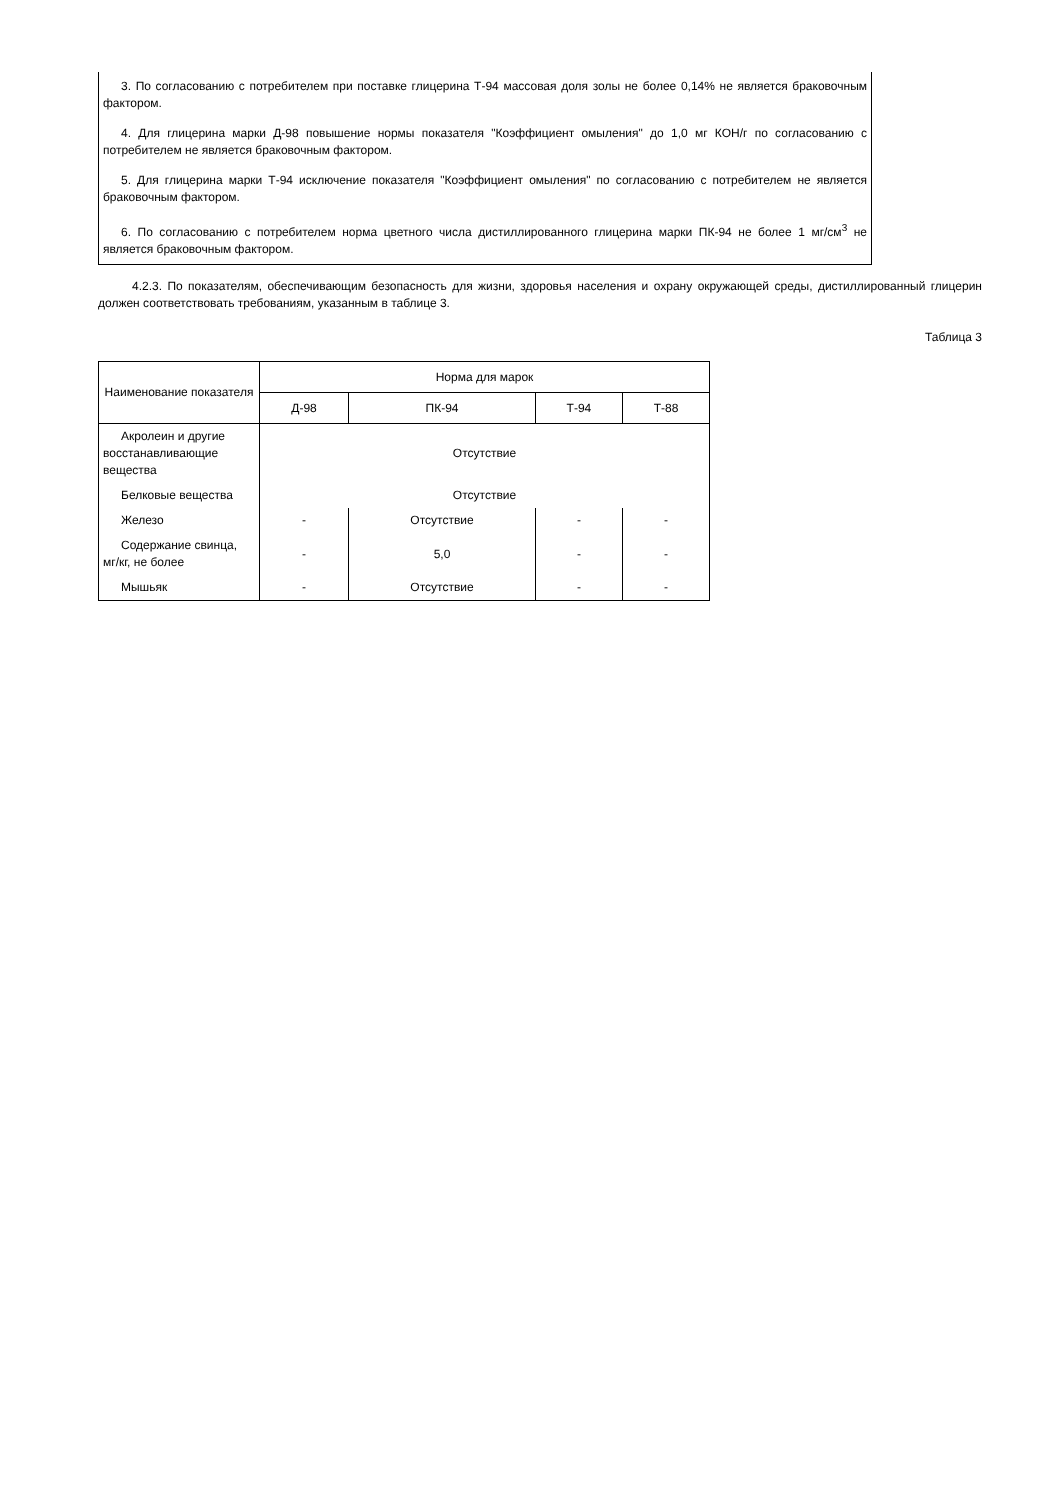3. По согласованию с потребителем при поставке глицерина Т-94 массовая доля золы не более 0,14% не является браковочным фактором.
4. Для глицерина марки Д-98 повышение нормы показателя "Коэффициент омыления" до 1,0 мг КОН/г по согласованию с потребителем не является браковочным фактором.
5. Для глицерина марки Т-94 исключение показателя "Коэффициент омыления" по согласованию с потребителем не является браковочным фактором.
6. По согласованию с потребителем норма цветного числа дистиллированного глицерина марки ПК-94 не более 1 мг/см<sup>3</sup> не является браковочным фактором.
4.2.3. По показателям, обеспечивающим безопасность для жизни, здоровья населения и охрану окружающей среды, дистиллированный глицерин должен соответствовать требованиям, указанным в таблице 3.
Таблица 3
| Наименование показателя | Норма для марок | | | |
| --- | --- | --- | --- | --- |
| | Д-98 | ПК-94 | Т-94 | Т-88 |
| Акролеин и другие восстанавливающие вещества | Отсутствие | | | |
| Белковые вещества | Отсутствие | | | |
| Железо | - | Отсутствие | - | - |
| Содержание свинца, мг/кг, не более | - | 5,0 | - | - |
| Мышьяк | - | Отсутствие | - | - |